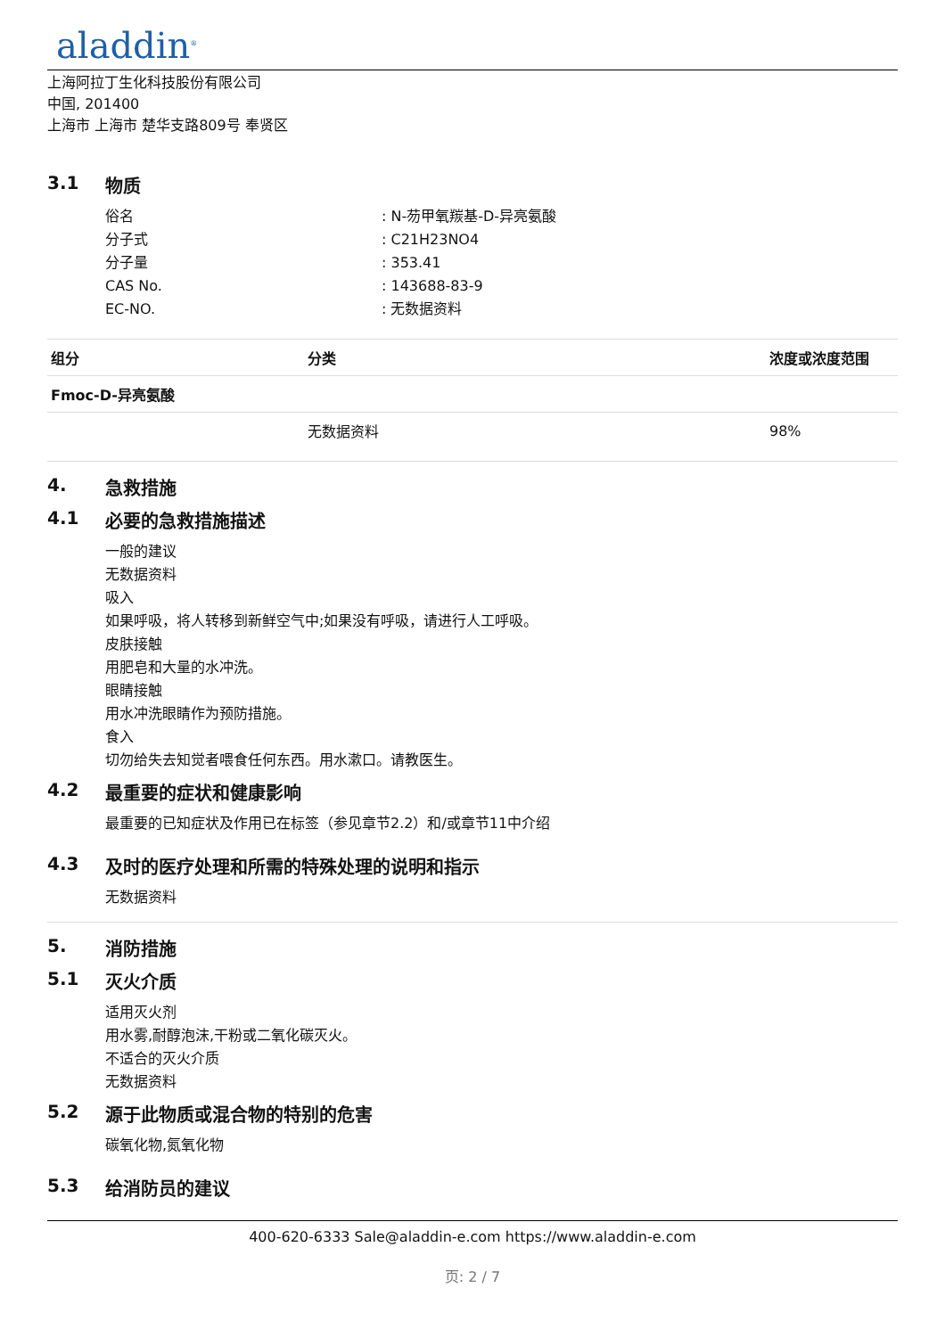aladdin<sup>®</sup>
上海阿拉丁生化科技股份有限公司
中国, 201400
上海市 上海市 楚华支路809号 奉贤区
3.1 物质
俗名: N-芴甲氧羰基-D-异亮氨酸
分子式: C21H23NO4
分子量: 353.41
CAS No.: 143688-83-9
EC-NO.: 无数据资料
| 组分 | 分类 | 浓度或浓度范围 |
| --- | --- | --- |
| Fmoc-D-异亮氨酸 | | |
| | 无数据资料 | 98% |
4. 急救措施
4.1 必要的急救措施描述
一般的建议
无数据资料
吸入
如果呼吸，将人转移到新鲜空气中;如果没有呼吸，请进行人工呼吸。
皮肤接触
用肥皂和大量的水冲洗。
眼睛接触
用水冲洗眼睛作为预防措施。
食入
切勿给失去知觉者喂食任何东西。用水漱口。请教医生。
4.2 最重要的症状和健康影响
最重要的已知症状及作用已在标签（参见章节2.2）和/或章节11中介绍
4.3 及时的医疗处理和所需的特殊处理的说明和指示
无数据资料
5. 消防措施
5.1 灭火介质
适用灭火剂
用水雾,耐醇泡沫,干粉或二氧化碳灭火。
不适合的灭火介质
无数据资料
5.2 源于此物质或混合物的特别的危害
碳氧化物,氮氧化物
5.3 给消防员的建议
400-620-6333 Sale@aladdin-e.com https://www.aladdin-e.com
页: 2 / 7